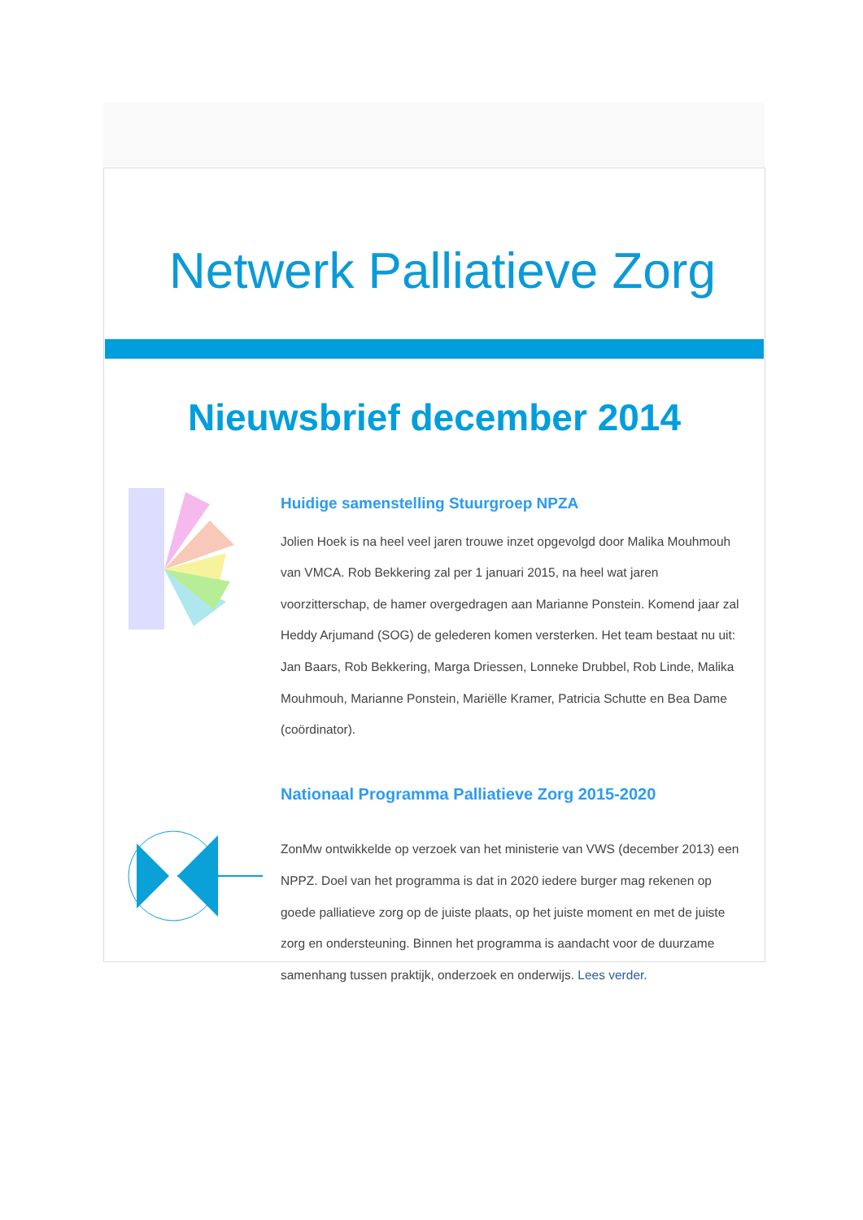Netwerk Palliatieve Zorg
Nieuwsbrief december 2014
Huidige samenstelling Stuurgroep NPZA
Jolien Hoek is na heel veel jaren trouwe inzet opgevolgd door Malika Mouhmouh van VMCA. Rob Bekkering zal per 1 januari 2015, na heel wat jaren voorzitterschap, de hamer overgedragen aan Marianne Ponstein. Komend jaar zal Heddy Arjumand (SOG) de gelederen komen versterken. Het team bestaat nu uit: Jan Baars, Rob Bekkering, Marga Driessen, Lonneke Drubbel, Rob Linde, Malika Mouhmouh, Marianne Ponstein, Mariëlle Kramer, Patricia Schutte en Bea Dame (coördinator).
Nationaal Programma Palliatieve Zorg 2015-2020
ZonMw ontwikkelde op verzoek van het ministerie van VWS (december 2013) een NPPZ. Doel van het programma is dat in 2020 iedere burger mag rekenen op goede palliatieve zorg op de juiste plaats, op het juiste moment en met de juiste zorg en ondersteuning. Binnen het programma is aandacht voor de duurzame samenhang tussen praktijk, onderzoek en onderwijs. Lees verder.